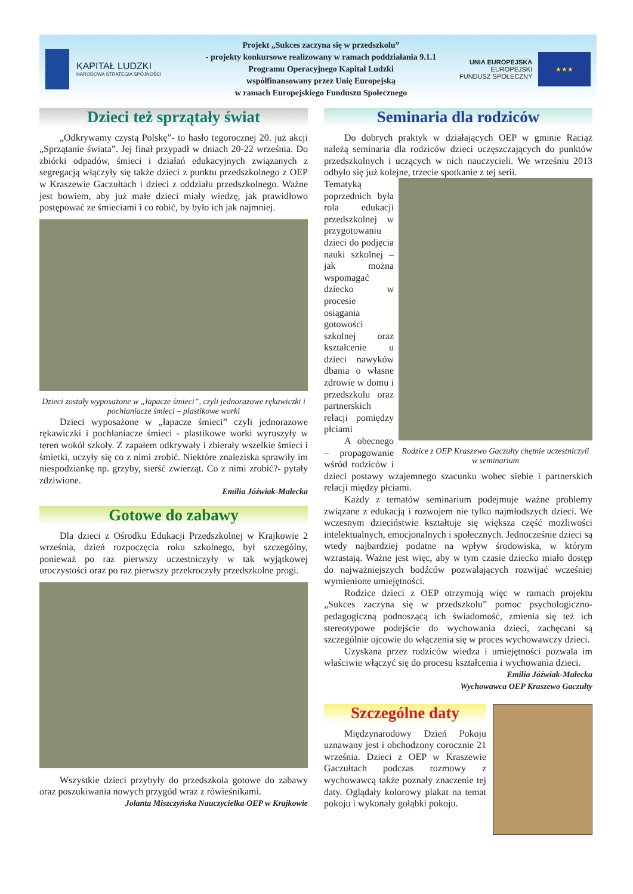KAPITAŁ LUDZKI
NARODOWA STRATEGIA SPÓJNOŚCI
Projekt „Sukces zaczyna się w przedszkolu”
- projekty konkursowe realizowany w ramach poddziałania 9.1.1
Programu Operacyjnego Kapitał Ludzki
współfinansowany przez Unię Europejską
w ramach Europejskiego Funduszu Społecznego
UNIA EUROPEJSKA
EUROPEJSKI
FUNDUSZ SPOŁECZNY
★★★
Dzieci też sprzątały świat
„Odkrywamy czystą Polskę”- to hasło tegorocznej 20. już akcji „Sprzątanie świata”. Jej finał przypadł w dniach 20-22 września. Do zbiórki odpadów, śmieci i działań edukacyjnych związanych z segregacją włączyły się także dzieci z punktu przedszkolnego z OEP w Kraszewie Gaczułtach i dzieci z oddziału przedszkolnego. Ważne jest bowiem, aby już małe dzieci miały wiedzę, jak prawidłowo postępować ze śmieciami i co robić, by było ich jak najmniej.
Dzieci zostały wyposażone w „łapacze śmieci”, czyli jednorazowe rękawiczki i pochłaniacze śmieci – plastikowe worki
Dzieci wyposażone w „łapacze śmieci” czyli jednorazowe rękawiczki i pochłaniacze śmieci - plastikowe worki wyruszyły w teren wokół szkoły. Z zapałem odkrywały i zbierały wszelkie śmieci i śmietki, uczyły się co z nimi zrobić. Niektóre znaleziska sprawiły im niespodziankę np. grzyby, sierść zwierząt. Co z nimi zrobić?- pytały zdziwione.
Emilia Jóźwiak-Małecka
Gotowe do zabawy
Dla dzieci z Ośrodku Edukacji Przedszkolnej w Krajkowie 2 września, dzień rozpoczęcia roku szkolnego, był szczególny, ponieważ po raz pierwszy uczestniczyły w tak wyjątkowej uroczystości oraz po raz pierwszy przekroczyły przedszkolne progi.
Wszystkie dzieci przybyły do przedszkola gotowe do zabawy oraz poszukiwania nowych przygód wraz z rówieśnikami.
Jolanta Miszczyńska Nauczycielka OEP w Krajkowie
Seminaria dla rodziców
Do dobrych praktyk w działających OEP w gminie Raciąż należą seminaria dla rodziców dzieci uczęszczających do punktów przedszkolnych i uczących w nich nauczycieli. We wrześniu 2013 odbyło się już kolejne, trzecie spotkanie z tej serii.
Rodzice z OEP Kraszewo Gaczułty chętnie uczestniczyli w seminarium
Tematyką poprzednich była rola edukacji przedszkolnej w przygotowaniu dzieci do podjęcia nauki szkolnej – jak można wspomagać dziecko w procesie osiągania gotowości szkolnej oraz kształcenie u dzieci nawyków dbania o własne zdrowie w domu i przedszkolu oraz partnerskich relacji pomiędzy płciami
A obecnego – propagowanie wśród rodziców i dzieci postawy wzajemnego szacunku wobec siebie i partnerskich relacji między płciami.
Każdy z tematów seminarium podejmuje ważne problemy związane z edukacją i rozwojem nie tylko najmłodszych dzieci. We wczesnym dzieciństwie kształtuje się większa część możliwości intelektualnych, emocjonalnych i społecznych. Jednocześnie dzieci są wtedy najbardziej podatne na wpływ środowiska, w którym wzrastają. Ważne jest więc, aby w tym czasie dziecko miało dostęp do najważniejszych bodźców pozwalających rozwijać wcześniej wymienione umiejętności.
Rodzice dzieci z OEP otrzymują więc w ramach projektu „Sukces zaczyna się w przedszkolu” pomoc psychologiczno-pedagogiczną podnoszącą ich świadomość, zmienia się też ich stereotypowe podejście do wychowania dzieci, zachęcani są szczególnie ojcowie do włączenia się w proces wychowawczy dzieci.
Uzyskana przez rodziców wiedza i umiejętności pozwala im właściwie włączyć się do procesu kształcenia i wychowania dzieci.
Emilia Jóźwiak-Małecka
Wychowawca OEP Kraszewo Gaczułty
Szczególne daty
Międzynarodowy Dzień Pokoju uznawany jest i obchodzony corocznie 21 września. Dzieci z OEP w Kraszewie Gaczułtach podczas rozmowy z wychowawcą także poznały znaczenie tej daty. Oglądały kolorowy plakat na temat pokoju i wykonały gołąbki pokoju.